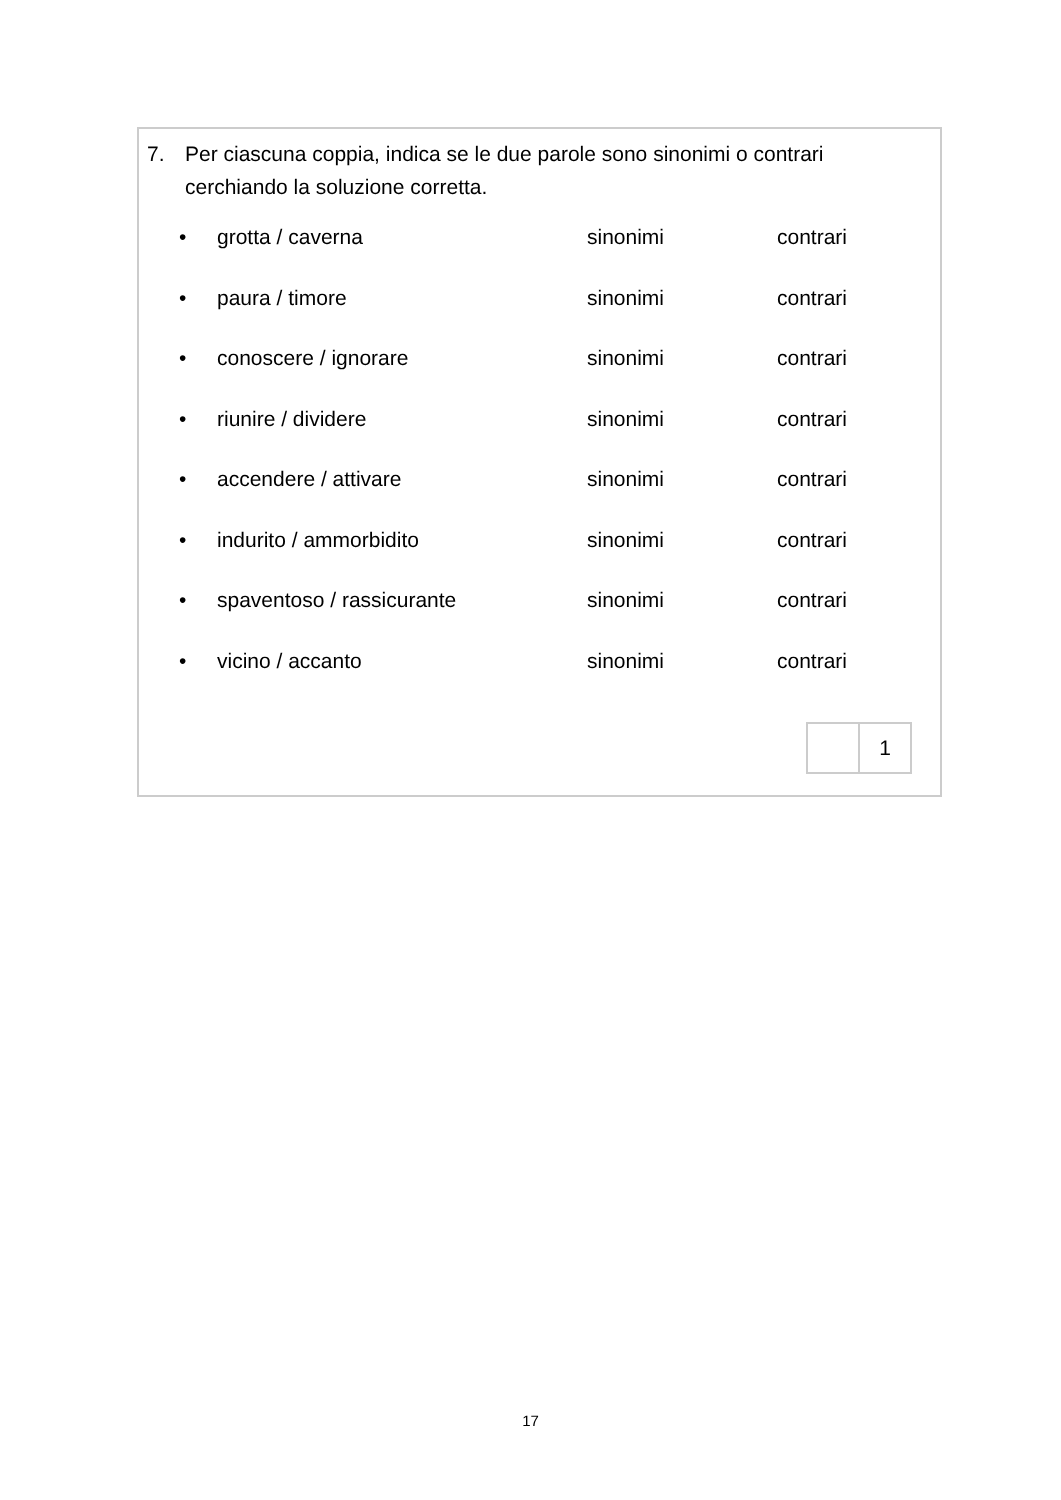7. Per ciascuna coppia, indica se le due parole sono sinonimi o contrari
cerchiando la soluzione corretta.
• grotta / caverna sinonimi contrari
• paura / timore sinonimi contrari
• conoscere / ignorare sinonimi contrari
• riunire / dividere sinonimi contrari
• accendere / attivare sinonimi contrari
• indurito / ammorbidito sinonimi contrari
• spaventoso / rassicurante sinonimi contrari
• vicino / accanto sinonimi contrari
1
17